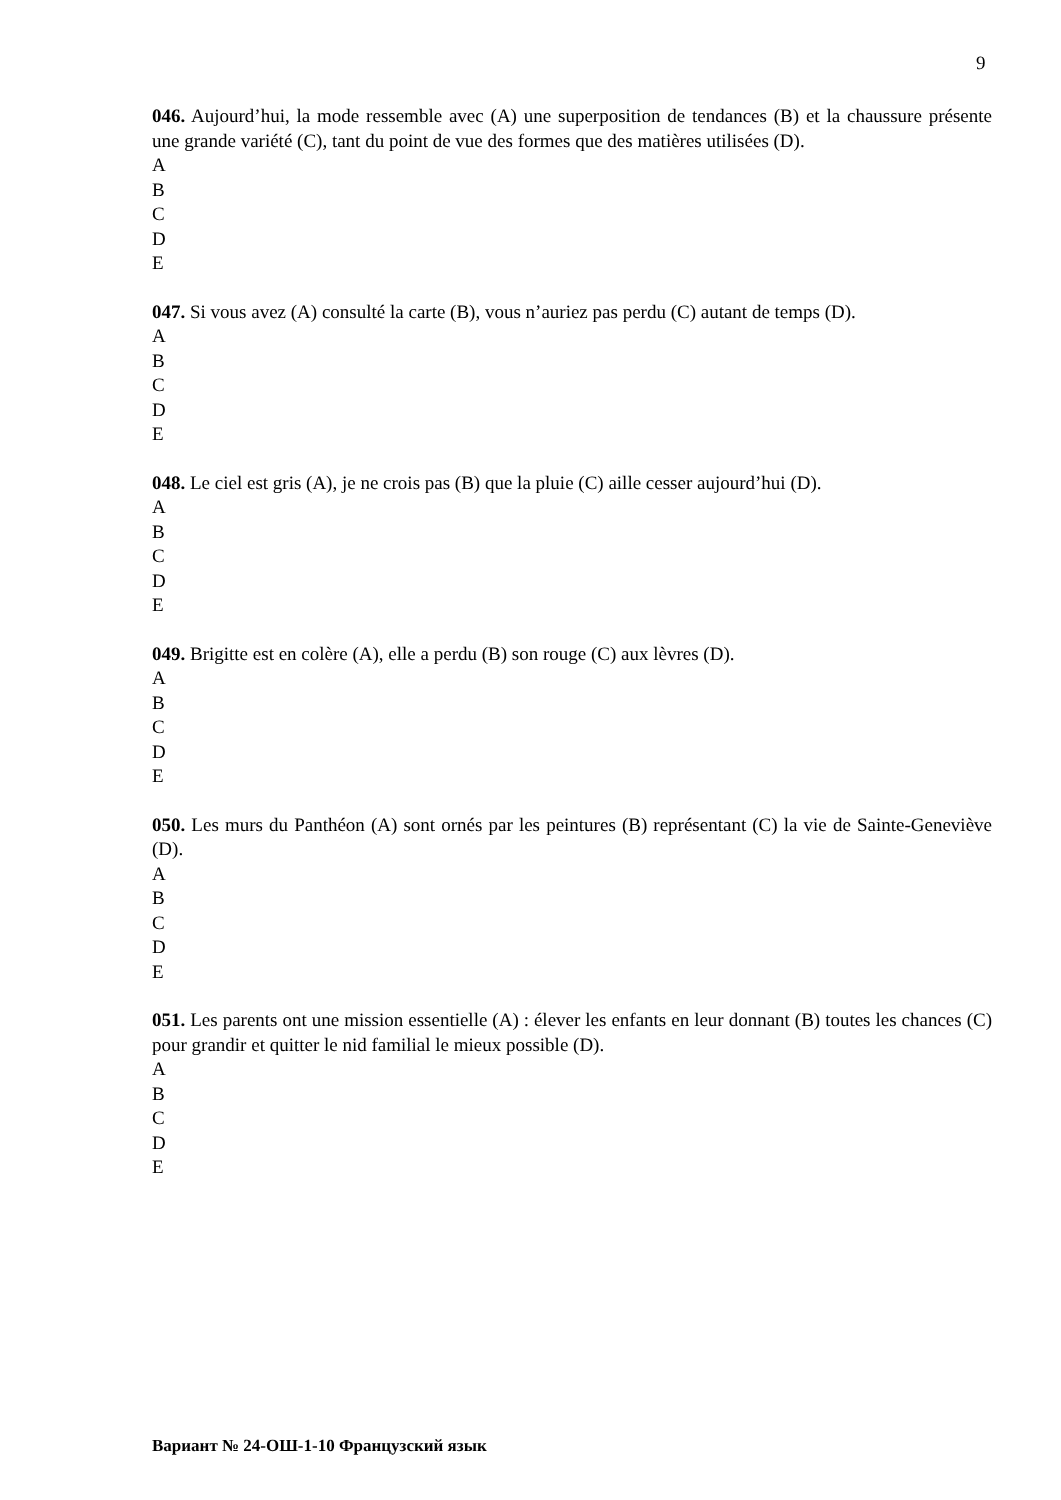9
046. Aujourd’hui, la mode ressemble avec (A) une superposition de tendances (B) et la chaussure présente une grande variété (C), tant du point de vue des formes que des matières utilisées (D).
A
B
C
D
E
047. Si vous avez (A) consulté la carte (B), vous n’auriez pas perdu (C) autant de temps (D).
A
B
C
D
E
048. Le ciel est gris (A), je ne crois pas (B) que la pluie (C) aille cesser aujourd’hui (D).
A
B
C
D
E
049. Brigitte est en colère (A), elle a perdu (B) son rouge (C) aux lèvres (D).
A
B
C
D
E
050. Les murs du Panthéon (A) sont ornés par les peintures (B) représentant (C) la vie de Sainte-Geneviève (D).
A
B
C
D
E
051. Les parents ont une mission essentielle (A) : élever les enfants en leur donnant (B) toutes les chances (C) pour grandir et quitter le nid familial le mieux possible (D).
A
B
C
D
E
Вариант № 24-ОШ-1-10 Французский язык